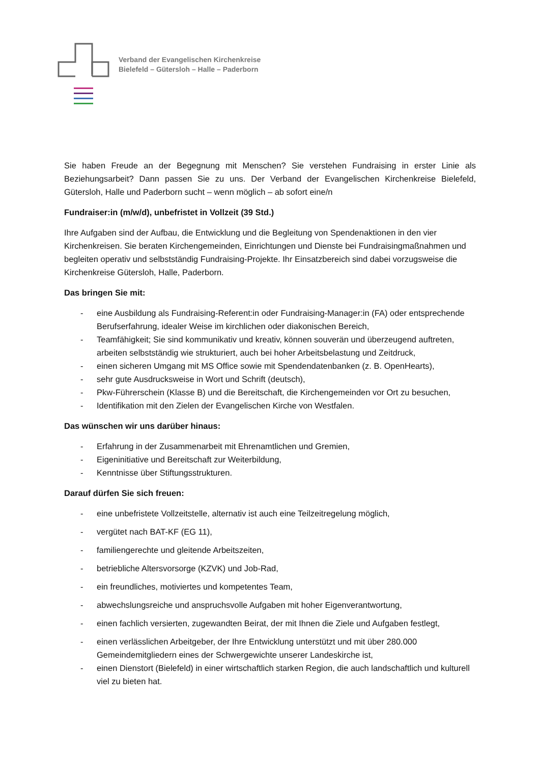Verband der Evangelischen Kirchenkreise
Bielefeld – Gütersloh – Halle – Paderborn
Sie haben Freude an der Begegnung mit Menschen? Sie verstehen Fundraising in erster Linie als Beziehungsarbeit? Dann passen Sie zu uns. Der Verband der Evangelischen Kirchenkreise Bielefeld, Gütersloh, Halle und Paderborn sucht – wenn möglich – ab sofort eine/n
Fundraiser:in (m/w/d), unbefristet in Vollzeit (39 Std.)
Ihre Aufgaben sind der Aufbau, die Entwicklung und die Begleitung von Spendenaktionen in den vier Kirchenkreisen. Sie beraten Kirchengemeinden, Einrichtungen und Dienste bei Fundraisingmaßnahmen und begleiten operativ und selbstständig Fundraising-Projekte. Ihr Einsatzbereich sind dabei vorzugsweise die Kirchenkreise Gütersloh, Halle, Paderborn.
Das bringen Sie mit:
- eine Ausbildung als Fundraising-Referent:in oder Fundraising-Manager:in (FA) oder entsprechende Berufserfahrung, idealer Weise im kirchlichen oder diakonischen Bereich,
- Teamfähigkeit; Sie sind kommunikativ und kreativ, können souverän und überzeugend auftreten, arbeiten selbstständig wie strukturiert, auch bei hoher Arbeitsbelastung und Zeitdruck,
- einen sicheren Umgang mit MS Office sowie mit Spendendatenbanken (z. B. OpenHearts),
- sehr gute Ausdrucksweise in Wort und Schrift (deutsch),
- Pkw-Führerschein (Klasse B) und die Bereitschaft, die Kirchengemeinden vor Ort zu besuchen,
- Identifikation mit den Zielen der Evangelischen Kirche von Westfalen.
Das wünschen wir uns darüber hinaus:
- Erfahrung in der Zusammenarbeit mit Ehrenamtlichen und Gremien,
- Eigeninitiative und Bereitschaft zur Weiterbildung,
- Kenntnisse über Stiftungsstrukturen.
Darauf dürfen Sie sich freuen:
- eine unbefristete Vollzeitstelle, alternativ ist auch eine Teilzeitregelung möglich,
- vergütet nach BAT-KF (EG 11),
- familiengerechte und gleitende Arbeitszeiten,
- betriebliche Altersvorsorge (KZVK) und Job-Rad,
- ein freundliches, motiviertes und kompetentes Team,
- abwechslungsreiche und anspruchsvolle Aufgaben mit hoher Eigenverantwortung,
- einen fachlich versierten, zugewandten Beirat, der mit Ihnen die Ziele und Aufgaben festlegt,
- einen verlässlichen Arbeitgeber, der Ihre Entwicklung unterstützt und mit über 280.000 Gemeindemitgliedern eines der Schwergewichte unserer Landeskirche ist,
- einen Dienstort (Bielefeld) in einer wirtschaftlich starken Region, die auch landschaftlich und kulturell viel zu bieten hat.